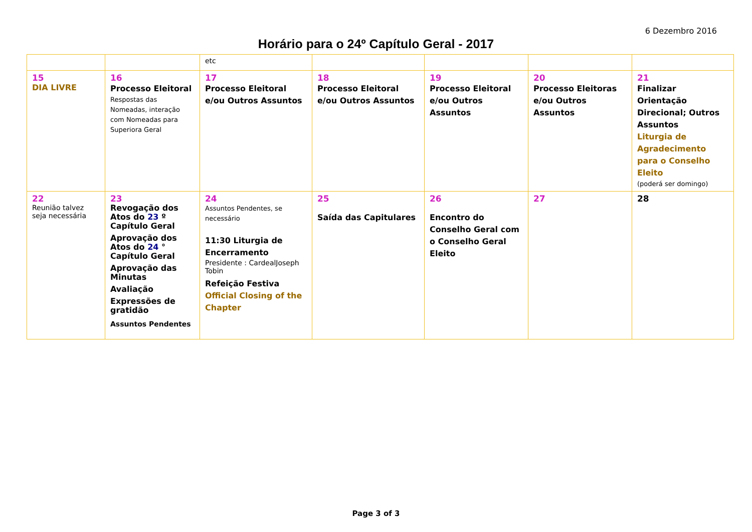6 Dezembro 2016
Horário para o 24º Capítulo Geral - 2017
| | | etc | | | | |
| 15 DIA LIVRE | 16 Processo Eleitoral Respostas das Nomeadas, interação com Nomeadas para Superiora Geral | 17 Processo Eleitoral e/ou Outros Assuntos | 18 Processo Eleitoral e/ou Outros Assuntos | 19 Processo Eleitoral e/ou Outros Assuntos | 20 Processo Eleitoras e/ou Outros Assuntos | 21 Finalizar Orientação Direcional; Outros Assuntos Liturgia de Agradecimento para o Conselho Eleito (poderá ser domingo) |
| 22 Reunião talvez seja necessária | 23 Revogação dos Atos do 23 º Capítulo Geral Aprovação dos Atos do 24 ° Capítulo Geral Aprovação das Minutas Avaliação Expressões de gratidão Assuntos Pendentes | 24 Assuntos Pendentes, se necessário 11:30 Liturgia de Encerramento Presidente : CardealJoseph Tobin Refeição Festiva Official Closing of the Chapter | 25 Saída das Capitulares | 26 Encontro do Conselho Geral com o Conselho Geral Eleito | 27 | 28 |
Page 3 of 3